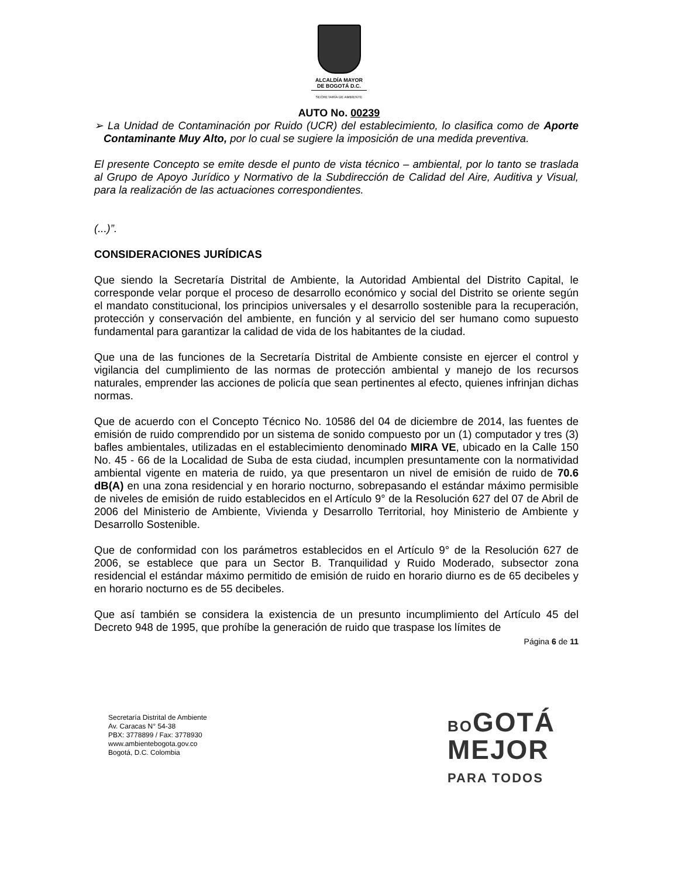ALCALDÍA MAYOR
DE BOGOTÁ D.C.
SECRETARÍA DE AMBIENTE
AUTO No. 00239
➢ La Unidad de Contaminación por Ruido (UCR) del establecimiento, lo clasifica como de Aporte Contaminante Muy Alto, por lo cual se sugiere la imposición de una medida preventiva.
El presente Concepto se emite desde el punto de vista técnico – ambiental, por lo tanto se traslada al Grupo de Apoyo Jurídico y Normativo de la Subdirección de Calidad del Aire, Auditiva y Visual, para la realización de las actuaciones correspondientes.
(...)”.
CONSIDERACIONES JURÍDICAS
Que siendo la Secretaría Distrital de Ambiente, la Autoridad Ambiental del Distrito Capital, le corresponde velar porque el proceso de desarrollo económico y social del Distrito se oriente según el mandato constitucional, los principios universales y el desarrollo sostenible para la recuperación, protección y conservación del ambiente, en función y al servicio del ser humano como supuesto fundamental para garantizar la calidad de vida de los habitantes de la ciudad.
Que una de las funciones de la Secretaría Distrital de Ambiente consiste en ejercer el control y vigilancia del cumplimiento de las normas de protección ambiental y manejo de los recursos naturales, emprender las acciones de policía que sean pertinentes al efecto, quienes infrinjan dichas normas.
Que de acuerdo con el Concepto Técnico No. 10586 del 04 de diciembre de 2014, las fuentes de emisión de ruido comprendido por un sistema de sonido compuesto por un (1) computador y tres (3) bafles ambientales, utilizadas en el establecimiento denominado MIRA VE, ubicado en la Calle 150 No. 45 - 66 de la Localidad de Suba de esta ciudad, incumplen presuntamente con la normatividad ambiental vigente en materia de ruido, ya que presentaron un nivel de emisión de ruido de 70.6 dB(A) en una zona residencial y en horario nocturno, sobrepasando el estándar máximo permisible de niveles de emisión de ruido establecidos en el Artículo 9° de la Resolución 627 del 07 de Abril de 2006 del Ministerio de Ambiente, Vivienda y Desarrollo Territorial, hoy Ministerio de Ambiente y Desarrollo Sostenible.
Que de conformidad con los parámetros establecidos en el Artículo 9° de la Resolución 627 de 2006, se establece que para un Sector B. Tranquilidad y Ruido Moderado, subsector zona residencial el estándar máximo permitido de emisión de ruido en horario diurno es de 65 decibeles y en horario nocturno es de 55 decibeles.
Que así también se considera la existencia de un presunto incumplimiento del Artículo 45 del Decreto 948 de 1995, que prohíbe la generación de ruido que traspase los límites de
Página 6 de 11
Secretaría Distrital de Ambiente
Av. Caracas N° 54-38
PBX: 3778899 / Fax: 3778930
www.ambientebogota.gov.co
Bogotá, D.C. Colombia
BOGOTÁ
MEJOR
PARA TODOS